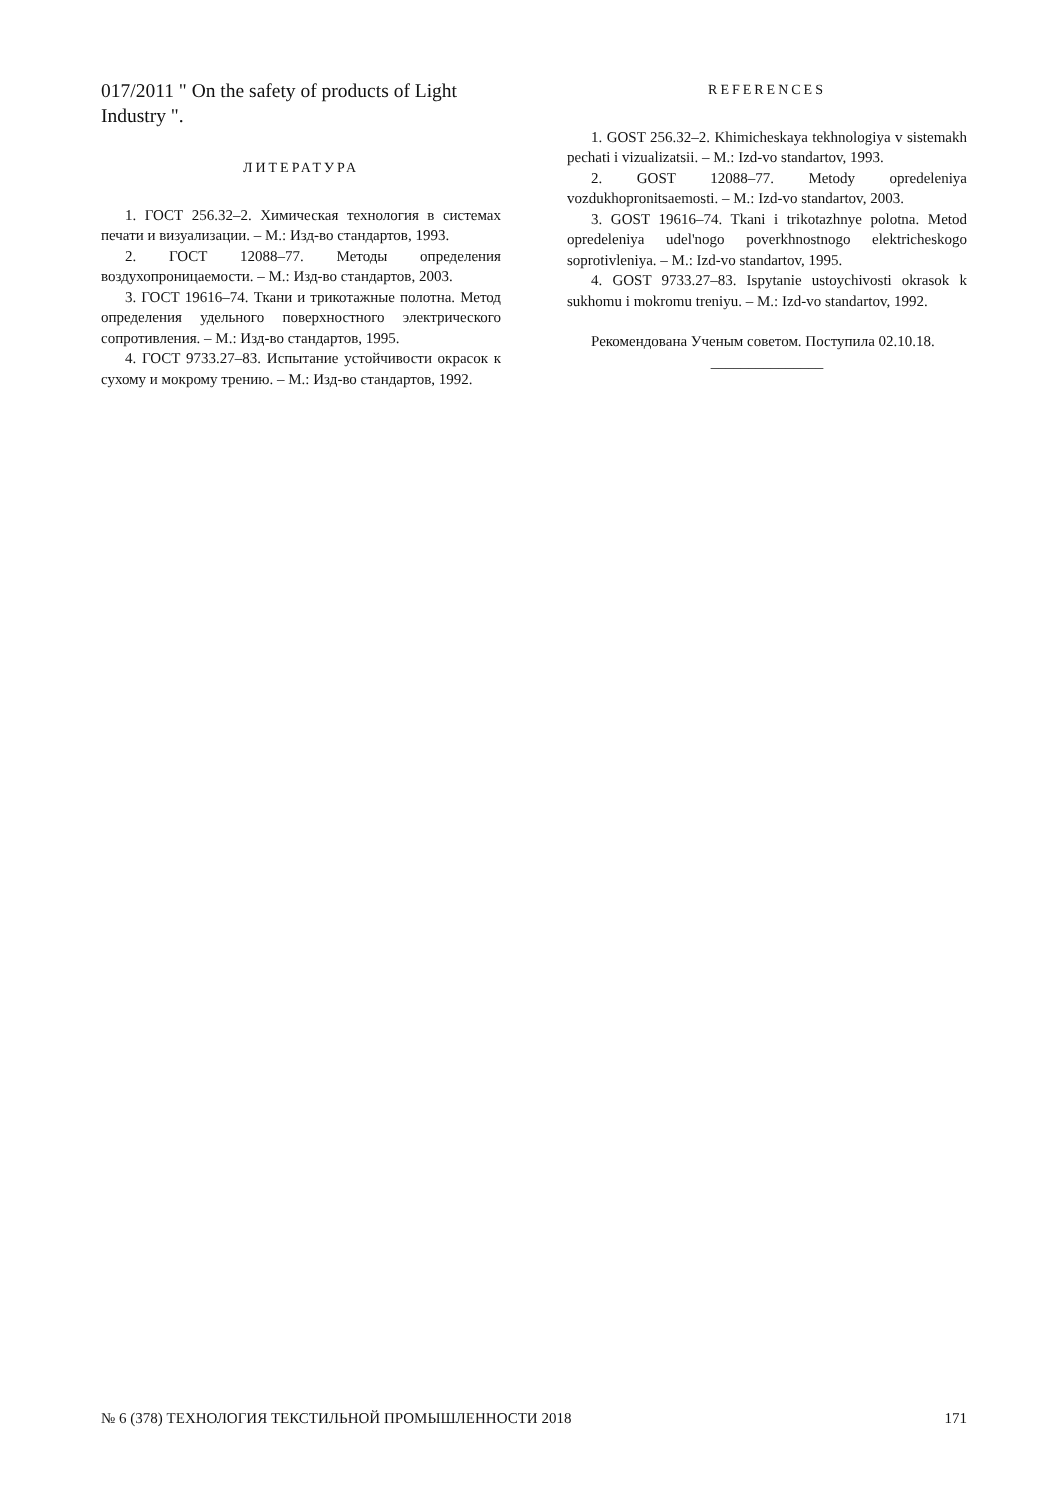017/2011 " On the safety of products of Light Industry ".
ЛИТЕРАТУРА
1. ГОСТ 256.32–2. Химическая технология в системах печати и визуализации. – М.: Изд-во стандартов, 1993.
2. ГОСТ 12088–77. Методы определения воздухопроницаемости. – М.: Изд-во стандартов, 2003.
3. ГОСТ 19616–74. Ткани и трикотажные полотна. Метод определения удельного поверхностного электрического сопротивления. – М.: Изд-во стандартов, 1995.
4. ГОСТ 9733.27–83. Испытание устойчивости окрасок к сухому и мокрому трению. – М.: Изд-во стандартов, 1992.
REFERENCES
1. GOST 256.32–2. Khimicheskaya tekhnologiya v sistemakh pechati i vizualizatsii. – M.: Izd-vo standartov, 1993.
2. GOST 12088–77. Metody opredeleniya vozdukhopronitsaemosti. – M.: Izd-vo standartov, 2003.
3. GOST 19616–74. Tkani i trikotazhnye polotna. Metod opredeleniya udel'nogo poverkhnostnogo elektricheskogo soprotivleniya. – M.: Izd-vo standartov, 1995.
4. GOST 9733.27–83. Ispytanie ustoychivosti okrasok k sukhomu i mokromu treniyu. – M.: Izd-vo standartov, 1992.
Рекомендована Ученым советом. Поступила 02.10.18.
_______________
№ 6 (378) ТЕХНОЛОГИЯ ТЕКСТИЛЬНОЙ ПРОМЫШЛЕННОСТИ 2018 171